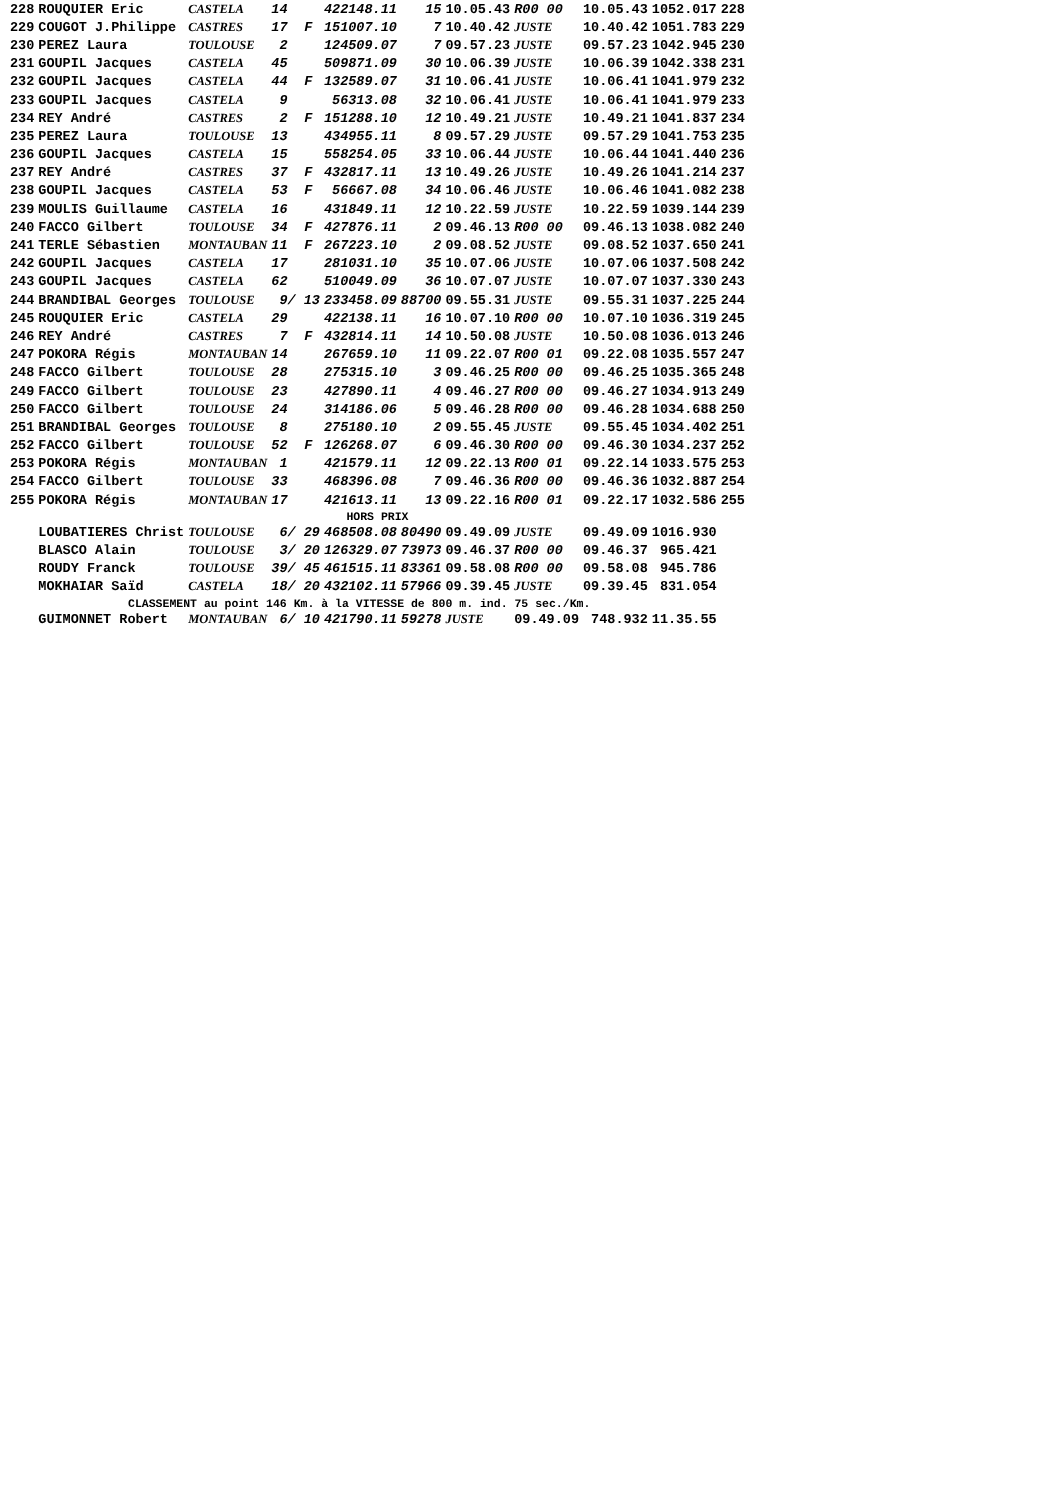| 228 | ROUQUIER Eric | CASTELA | 14 | | 422148.11 | 15 | 10.05.43 | R00 00 | 10.05.43 | 1052.017 | 228 |
| 229 | COUGOT J.Philippe | CASTRES | 17 | F | 151007.10 | 7 | 10.40.42 | JUSTE | 10.40.42 | 1051.783 | 229 |
| 230 | PEREZ Laura | TOULOUSE | 2 | | 124509.07 | 7 | 09.57.23 | JUSTE | 09.57.23 | 1042.945 | 230 |
| 231 | GOUPIL Jacques | CASTELA | 45 | | 509871.09 | 30 | 10.06.39 | JUSTE | 10.06.39 | 1042.338 | 231 |
| 232 | GOUPIL Jacques | CASTELA | 44 | F | 132589.07 | 31 | 10.06.41 | JUSTE | 10.06.41 | 1041.979 | 232 |
| 233 | GOUPIL Jacques | CASTELA | 9 | | 56313.08 | 32 | 10.06.41 | JUSTE | 10.06.41 | 1041.979 | 233 |
| 234 | REY André | CASTRES | 2 | F | 151288.10 | 12 | 10.49.21 | JUSTE | 10.49.21 | 1041.837 | 234 |
| 235 | PEREZ Laura | TOULOUSE | 13 | | 434955.11 | 8 | 09.57.29 | JUSTE | 09.57.29 | 1041.753 | 235 |
| 236 | GOUPIL Jacques | CASTELA | 15 | | 558254.05 | 33 | 10.06.44 | JUSTE | 10.06.44 | 1041.440 | 236 |
| 237 | REY André | CASTRES | 37 | F | 432817.11 | 13 | 10.49.26 | JUSTE | 10.49.26 | 1041.214 | 237 |
| 238 | GOUPIL Jacques | CASTELA | 53 | F | 56667.08 | 34 | 10.06.46 | JUSTE | 10.06.46 | 1041.082 | 238 |
| 239 | MOULIS Guillaume | CASTELA | 16 | | 431849.11 | 12 | 10.22.59 | JUSTE | 10.22.59 | 1039.144 | 239 |
| 240 | FACCO Gilbert | TOULOUSE | 34 | F | 427876.11 | 2 | 09.46.13 | R00 00 | 09.46.13 | 1038.082 | 240 |
| 241 | TERLE Sébastien | MONTAUBAN | 11 | F | 267223.10 | 2 | 09.08.52 | JUSTE | 09.08.52 | 1037.650 | 241 |
| 242 | GOUPIL Jacques | CASTELA | 17 | | 281031.10 | 35 | 10.07.06 | JUSTE | 10.07.06 | 1037.508 | 242 |
| 243 | GOUPIL Jacques | CASTELA | 62 | | 510049.09 | 36 | 10.07.07 | JUSTE | 10.07.07 | 1037.330 | 243 |
| 244 | BRANDIBAL Georges | TOULOUSE | 9/ 13 | | 233458.09 | 88700 | 09.55.31 | JUSTE | 09.55.31 | 1037.225 | 244 |
| 245 | ROUQUIER Eric | CASTELA | 29 | | 422138.11 | 16 | 10.07.10 | R00 00 | 10.07.10 | 1036.319 | 245 |
| 246 | REY André | CASTRES | 7 | F | 432814.11 | 14 | 10.50.08 | JUSTE | 10.50.08 | 1036.013 | 246 |
| 247 | POKORA Régis | MONTAUBAN | 14 | | 267659.10 | 11 | 09.22.07 | R00 01 | 09.22.08 | 1035.557 | 247 |
| 248 | FACCO Gilbert | TOULOUSE | 28 | | 275315.10 | 3 | 09.46.25 | R00 00 | 09.46.25 | 1035.365 | 248 |
| 249 | FACCO Gilbert | TOULOUSE | 23 | | 427890.11 | 4 | 09.46.27 | R00 00 | 09.46.27 | 1034.913 | 249 |
| 250 | FACCO Gilbert | TOULOUSE | 24 | | 314186.06 | 5 | 09.46.28 | R00 00 | 09.46.28 | 1034.688 | 250 |
| 251 | BRANDIBAL Georges | TOULOUSE | 8 | | 275180.10 | 2 | 09.55.45 | JUSTE | 09.55.45 | 1034.402 | 251 |
| 252 | FACCO Gilbert | TOULOUSE | 52 | F | 126268.07 | 6 | 09.46.30 | R00 00 | 09.46.30 | 1034.237 | 252 |
| 253 | POKORA Régis | MONTAUBAN | 1 | | 421579.11 | 12 | 09.22.13 | R00 01 | 09.22.14 | 1033.575 | 253 |
| 254 | FACCO Gilbert | TOULOUSE | 33 | | 468396.08 | 7 | 09.46.36 | R00 00 | 09.46.36 | 1032.887 | 254 |
| 255 | POKORA Régis | MONTAUBAN | 17 | | 421613.11 | 13 | 09.22.16 | R00 01 | 09.22.17 | 1032.586 | 255 |
| HORS PRIX | | | | | | | | | | | |
| | LOUBATIERES Christ | TOULOUSE | 6/ 29 | | 468508.08 | 80490 | 09.49.09 | JUSTE | 09.49.09 | 1016.930 | |
| | BLASCO Alain | TOULOUSE | 3/ 20 | | 126329.07 | 73973 | 09.46.37 | R00 00 | 09.46.37 | 965.421 | |
| | ROUDY Franck | TOULOUSE | 39/ 45 | | 461515.11 | 83361 | 09.58.08 | R00 00 | 09.58.08 | 945.786 | |
| | MOKHAIAR Saïd | CASTELA | 18/ 20 | | 432102.11 | 57966 | 09.39.45 | JUSTE | 09.39.45 | 831.054 | |
| CLASSEMENT au point 146 Km. à la VITESSE de 800 m. ind. 75 sec./Km. | | | | | | | | | | | |
| | GUIMONNET Robert | MONTAUBAN | 6/ 10 | | 421790.11 | 59278 | JUSTE | 09.49.09 | 748.932 | 11.35.55 | |